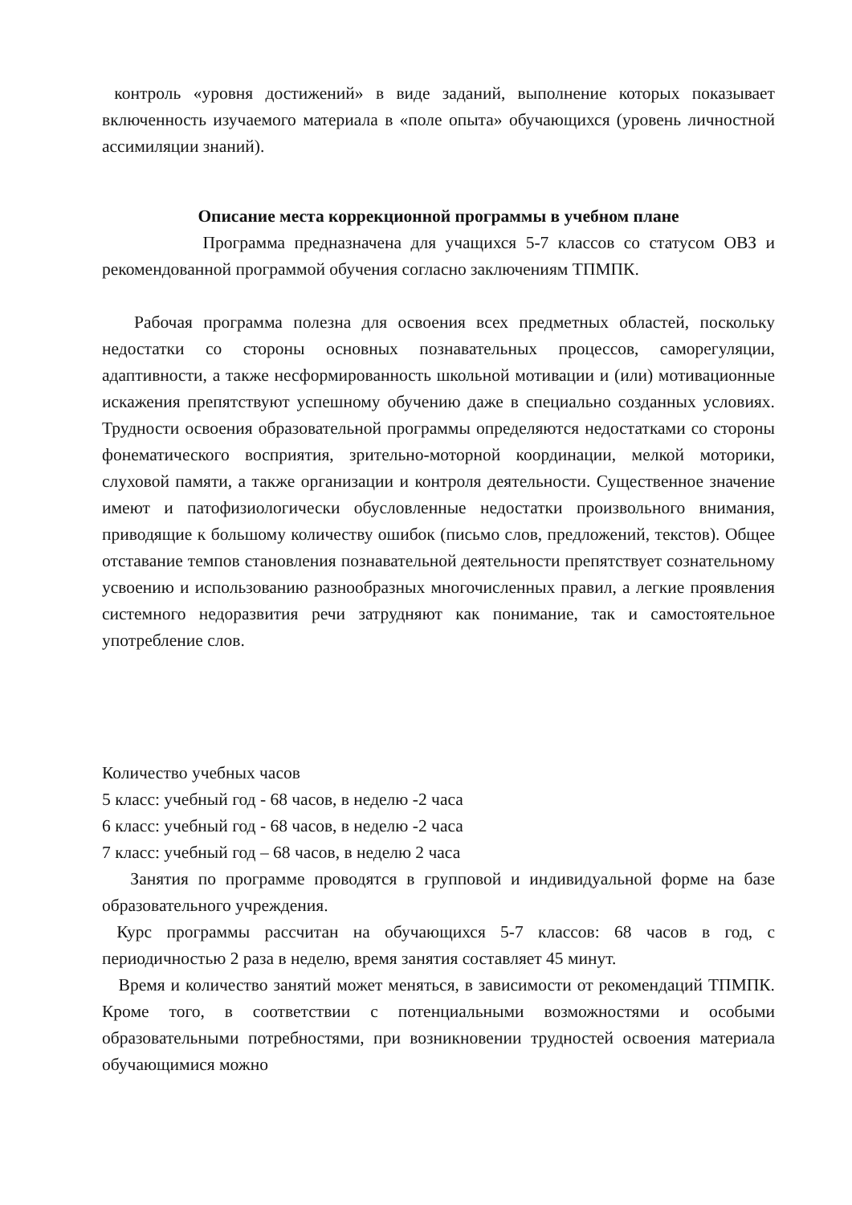контроль «уровня достижений» в виде заданий, выполнение которых показывает включенность изучаемого материала в «поле опыта» обучающихся (уровень личностной ассимиляции знаний).
Описание места коррекционной программы в учебном плане
Программа предназначена для учащихся 5-7 классов со статусом ОВЗ и рекомендованной программой обучения согласно заключениям ТПМПК.
Рабочая программа полезна для освоения всех предметных областей, поскольку недостатки со стороны основных познавательных процессов, саморегуляции, адаптивности, а также несформированность школьной мотивации и (или) мотивационные искажения препятствуют успешному обучению даже в специально созданных условиях. Трудности освоения образовательной программы определяются недостатками со стороны фонематического восприятия, зрительно-моторной координации, мелкой моторики, слуховой памяти, а также организации и контроля деятельности. Существенное значение имеют и патофизиологически обусловленные недостатки произвольного внимания, приводящие к большому количеству ошибок (письмо слов, предложений, текстов). Общее отставание темпов становления познавательной деятельности препятствует сознательному усвоению и использованию разнообразных многочисленных правил, а легкие проявления системного недоразвития речи затрудняют как понимание, так и самостоятельное употребление слов.
Количество учебных часов
5 класс: учебный год - 68 часов, в неделю -2 часа
6 класс: учебный год - 68 часов, в неделю -2 часа
7 класс: учебный год – 68 часов, в неделю 2 часа
Занятия по программе проводятся в групповой и индивидуальной форме на базе образовательного учреждения.
Курс программы рассчитан на обучающихся 5-7 классов: 68 часов в год, с периодичностью 2 раза в неделю, время занятия составляет 45 минут.
Время и количество занятий может меняться, в зависимости от рекомендаций ТПМПК. Кроме того, в соответствии с потенциальными возможностями и особыми образовательными потребностями, при возникновении трудностей освоения материала обучающимися можно